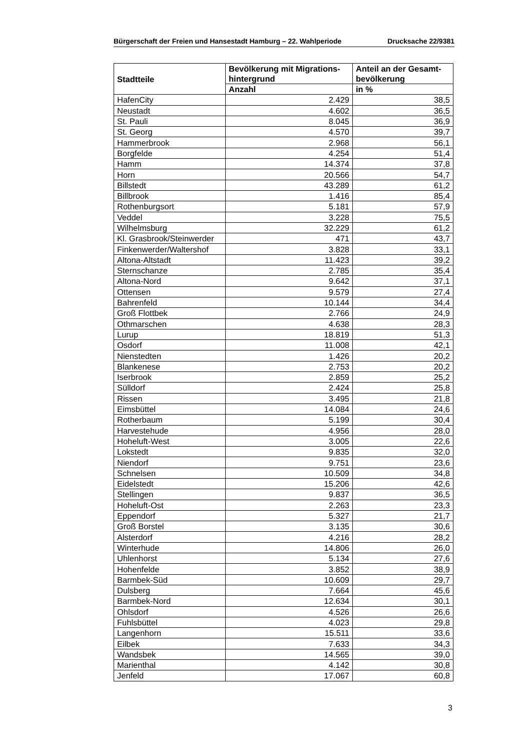Bürgerschaft der Freien und Hansestadt Hamburg – 22. Wahlperiode Drucksache 22/9381
| Stadtteile | Bevölkerung mit Migrations- hintergrund | Anteil an der Gesamt- bevölkerung |
| --- | --- | --- |
| | Anzahl | in % |
| HafenCity | 2.429 | 38,5 |
| Neustadt | 4.602 | 36,5 |
| St. Pauli | 8.045 | 36,9 |
| St. Georg | 4.570 | 39,7 |
| Hammerbrook | 2.968 | 56,1 |
| Borgfelde | 4.254 | 51,4 |
| Hamm | 14.374 | 37,8 |
| Horn | 20.566 | 54,7 |
| Billstedt | 43.289 | 61,2 |
| Billbrook | 1.416 | 85,4 |
| Rothenburgsort | 5.181 | 57,9 |
| Veddel | 3.228 | 75,5 |
| Wilhelmsburg | 32.229 | 61,2 |
| Kl. Grasbrook/Steinwerder | 471 | 43,7 |
| Finkenwerder/Waltershof | 3.828 | 33,1 |
| Altona-Altstadt | 11.423 | 39,2 |
| Sternschanze | 2.785 | 35,4 |
| Altona-Nord | 9.642 | 37,1 |
| Ottensen | 9.579 | 27,4 |
| Bahrenfeld | 10.144 | 34,4 |
| Groß Flottbek | 2.766 | 24,9 |
| Othmarschen | 4.638 | 28,3 |
| Lurup | 18.819 | 51,3 |
| Osdorf | 11.008 | 42,1 |
| Nienstedten | 1.426 | 20,2 |
| Blankenese | 2.753 | 20,2 |
| Iserbrook | 2.859 | 25,2 |
| Sülldorf | 2.424 | 25,8 |
| Rissen | 3.495 | 21,8 |
| Eimsbüttel | 14.084 | 24,6 |
| Rotherbaum | 5.199 | 30,4 |
| Harvestehude | 4.956 | 28,0 |
| Hoheluft-West | 3.005 | 22,6 |
| Lokstedt | 9.835 | 32,0 |
| Niendorf | 9.751 | 23,6 |
| Schnelsen | 10.509 | 34,8 |
| Eidelstedt | 15.206 | 42,6 |
| Stellingen | 9.837 | 36,5 |
| Hoheluft-Ost | 2.263 | 23,3 |
| Eppendorf | 5.327 | 21,7 |
| Groß Borstel | 3.135 | 30,6 |
| Alsterdorf | 4.216 | 28,2 |
| Winterhude | 14.806 | 26,0 |
| Uhlenhorst | 5.134 | 27,6 |
| Hohenfelde | 3.852 | 38,9 |
| Barmbek-Süd | 10.609 | 29,7 |
| Dulsberg | 7.664 | 45,6 |
| Barmbek-Nord | 12.634 | 30,1 |
| Ohlsdorf | 4.526 | 26,6 |
| Fuhlsbüttel | 4.023 | 29,8 |
| Langenhorn | 15.511 | 33,6 |
| Eilbek | 7.633 | 34,3 |
| Wandsbek | 14.565 | 39,0 |
| Marienthal | 4.142 | 30,8 |
| Jenfeld | 17.067 | 60,8 |
3